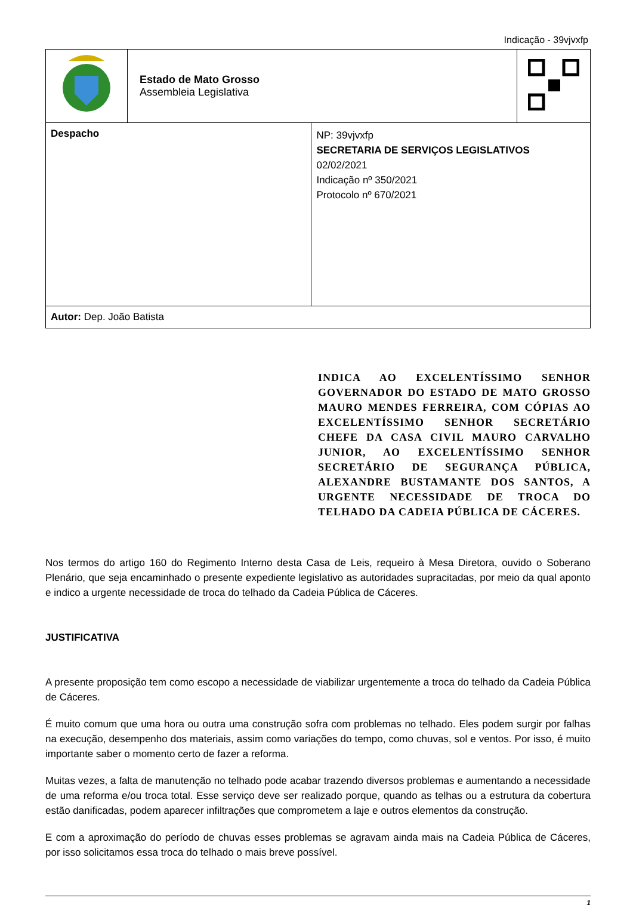Indicação - 39vjvxfp
| | Estado de Mato Grosso Assembleia Legislativa | | |
| Despacho | | NP: 39vjvxfp SECRETARIA DE SERVIÇOS LEGISLATIVOS 02/02/2021 Indicação nº 350/2021 Protocolo nº 670/2021 | |
| Autor: Dep. João Batista | | | |
INDICA AO EXCELENTÍSSIMO SENHOR GOVERNADOR DO ESTADO DE MATO GROSSO MAURO MENDES FERREIRA, COM CÓPIAS AO EXCELENTÍSSIMO SENHOR SECRETÁRIO CHEFE DA CASA CIVIL MAURO CARVALHO JUNIOR, AO EXCELENTÍSSIMO SENHOR SECRETÁRIO DE SEGURANÇA PÚBLICA, ALEXANDRE BUSTAMANTE DOS SANTOS, A URGENTE NECESSIDADE DE TROCA DO TELHADO DA CADEIA PÚBLICA DE CÁCERES.
Nos termos do artigo 160 do Regimento Interno desta Casa de Leis, requeiro à Mesa Diretora, ouvido o Soberano Plenário, que seja encaminhado o presente expediente legislativo as autoridades supracitadas, por meio da qual aponto e indico a urgente necessidade de troca do telhado da Cadeia Pública de Cáceres.
JUSTIFICATIVA
A presente proposição tem como escopo a necessidade de viabilizar urgentemente a troca do telhado da Cadeia Pública de Cáceres.
É muito comum que uma hora ou outra uma construção sofra com problemas no telhado. Eles podem surgir por falhas na execução, desempenho dos materiais, assim como variações do tempo, como chuvas, sol e ventos. Por isso, é muito importante saber o momento certo de fazer a reforma.
Muitas vezes, a falta de manutenção no telhado pode acabar trazendo diversos problemas e aumentando a necessidade de uma reforma e/ou troca total. Esse serviço deve ser realizado porque, quando as telhas ou a estrutura da cobertura estão danificadas, podem aparecer infiltrações que comprometem a laje e outros elementos da construção.
E com a aproximação do período de chuvas esses problemas se agravam ainda mais na Cadeia Pública de Cáceres, por isso solicitamos essa troca do telhado o mais breve possível.
1